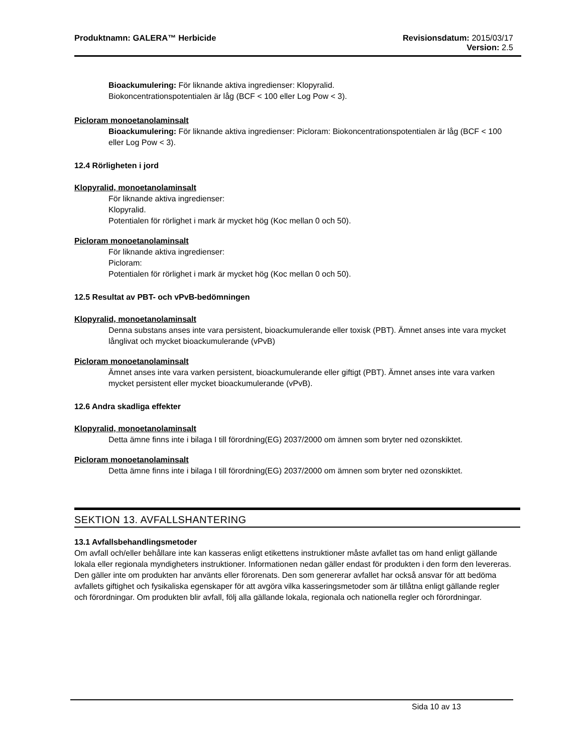Produktnamn: GALERA™ Herbicide Revisionsdatum: 2015/03/17
Version: 2.5
Bioackumulering: För liknande aktiva ingredienser: Klopyralid.
Biokoncentrationspotentialen är låg (BCF < 100 eller Log Pow < 3).
Picloram monoetanolaminsalt
Bioackumulering: För liknande aktiva ingredienser: Picloram: Biokoncentrationspotentialen är låg (BCF < 100 eller Log Pow < 3).
12.4 Rörligheten i jord
Klopyralid, monoetanolaminsalt
För liknande aktiva ingredienser:
Klopyralid.
Potentialen för rörlighet i mark är mycket hög (Koc mellan 0 och 50).
Picloram monoetanolaminsalt
För liknande aktiva ingredienser:
Picloram:
Potentialen för rörlighet i mark är mycket hög (Koc mellan 0 och 50).
12.5 Resultat av PBT- och vPvB-bedömningen
Klopyralid, monoetanolaminsalt
Denna substans anses inte vara persistent, bioackumulerande eller toxisk (PBT). Ämnet anses inte vara mycket långlivat och mycket bioackumulerande (vPvB)
Picloram monoetanolaminsalt
Ämnet anses inte vara varken persistent, bioackumulerande eller giftigt (PBT). Ämnet anses inte vara varken mycket persistent eller mycket bioackumulerande (vPvB).
12.6 Andra skadliga effekter
Klopyralid, monoetanolaminsalt
Detta ämne finns inte i bilaga I till förordning(EG) 2037/2000 om ämnen som bryter ned ozonskiktet.
Picloram monoetanolaminsalt
Detta ämne finns inte i bilaga I till förordning(EG) 2037/2000 om ämnen som bryter ned ozonskiktet.
SEKTION 13. AVFALLSHANTERING
13.1 Avfallsbehandlingsmetoder
Om avfall och/eller behållare inte kan kasseras enligt etikettens instruktioner måste avfallet tas om hand enligt gällande lokala eller regionala myndigheters instruktioner. Informationen nedan gäller endast för produkten i den form den levereras. Den gäller inte om produkten har använts eller förorenats. Den som genererar avfallet har också ansvar för att bedöma avfallets giftighet och fysikaliska egenskaper för att avgöra vilka kasseringsmetoder som är tillåtna enligt gällande regler och förordningar. Om produkten blir avfall, följ alla gällande lokala, regionala och nationella regler och förordningar.
Sida 10 av 13